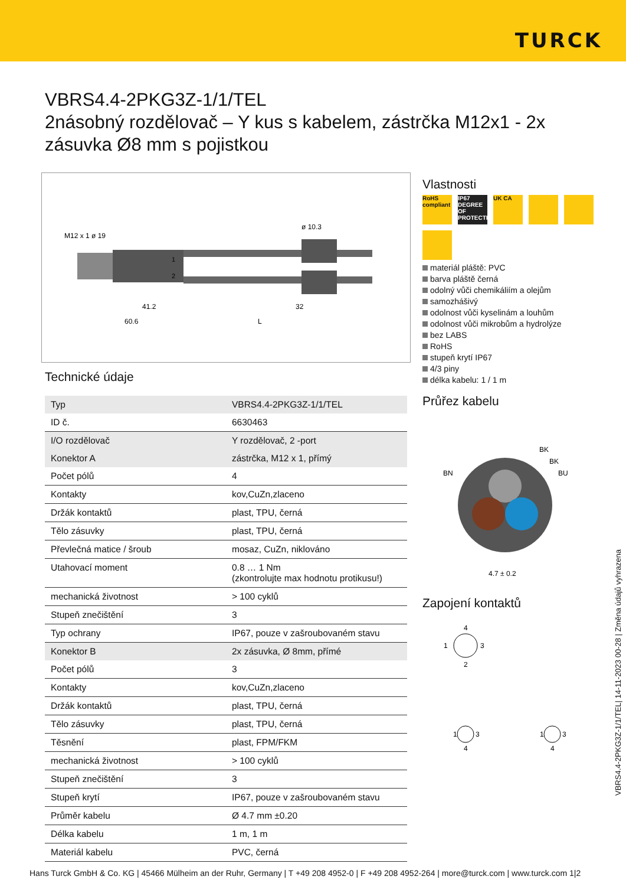TURCK
VBRS4.4-2PKG3Z-1/1/TEL
2násobný rozdělovač – Y kus s kabelem, zástrčka M12x1 - 2x zásuvka Ø8 mm s pojistkou
M12 x 1 ø 19
ø 10.3
41.2
32
60.6
L
1
2
Technické údaje
| Typ | VBRS4.4-2PKG3Z-1/1/TEL |
| ID č. | 6630463 |
| I/O rozdělovač | Y rozdělovač, 2 -port |
| Konektor A | zástrčka, M12 x 1, přímý |
| Počet pólů | 4 |
| Kontakty | kov,CuZn,zlaceno |
| Držák kontaktů | plast, TPU, černá |
| Tělo zásuvky | plast, TPU, černá |
| Převlečná matice / šroub | mosaz, CuZn, niklováno |
| Utahovací moment | 0.8 … 1 Nm (zkontrolujte max hodnotu protikusu!) |
| mechanická životnost | > 100 cyklů |
| Stupeň znečištění | 3 |
| Typ ochrany | IP67, pouze v zašroubovaném stavu |
| Konektor B | 2x zásuvka, Ø 8mm, přímé |
| Počet pólů | 3 |
| Kontakty | kov,CuZn,zlaceno |
| Držák kontaktů | plast, TPU, černá |
| Tělo zásuvky | plast, TPU, černá |
| Těsnění | plast, FPM/FKM |
| mechanická životnost | > 100 cyklů |
| Stupeň znečištění | 3 |
| Stupeň krytí | IP67, pouze v zašroubovaném stavu |
| Průměr kabelu | Ø 4.7 mm ±0.20 |
| Délka kabelu | 1 m, 1 m |
| Materiál kabelu | PVC, černá |
Vlastnosti
RoHS compliant
IP67 DEGREE OF PROTECTION
UK CA
materiál pláště: PVC
barva pláště černá
odolný vůči chemikáliím a olejům
samozhášivý
odolnost vůči kyselinám a louhům
odolnost vůči mikrobům a hydrolýze
bez LABS
RoHS
stupeň krytí IP67
4/3 piny
délka kabelu: 1 / 1 m
Průřez kabelu
BK
BK
BN
BU
4.7 ± 0.2
Zapojení kontaktů
4
1
3
2
1
3
4
1
3
4
VBRS4.4-2PKG3Z-1/1/TEL| 14-11-2023 00-28 | Změna údajů vyhrazena
Hans Turck GmbH & Co. KG | 45466 Mülheim an der Ruhr, Germany | T +49 208 4952-0 | F +49 208 4952-264 | more@turck.com | www.turck.com 1|2